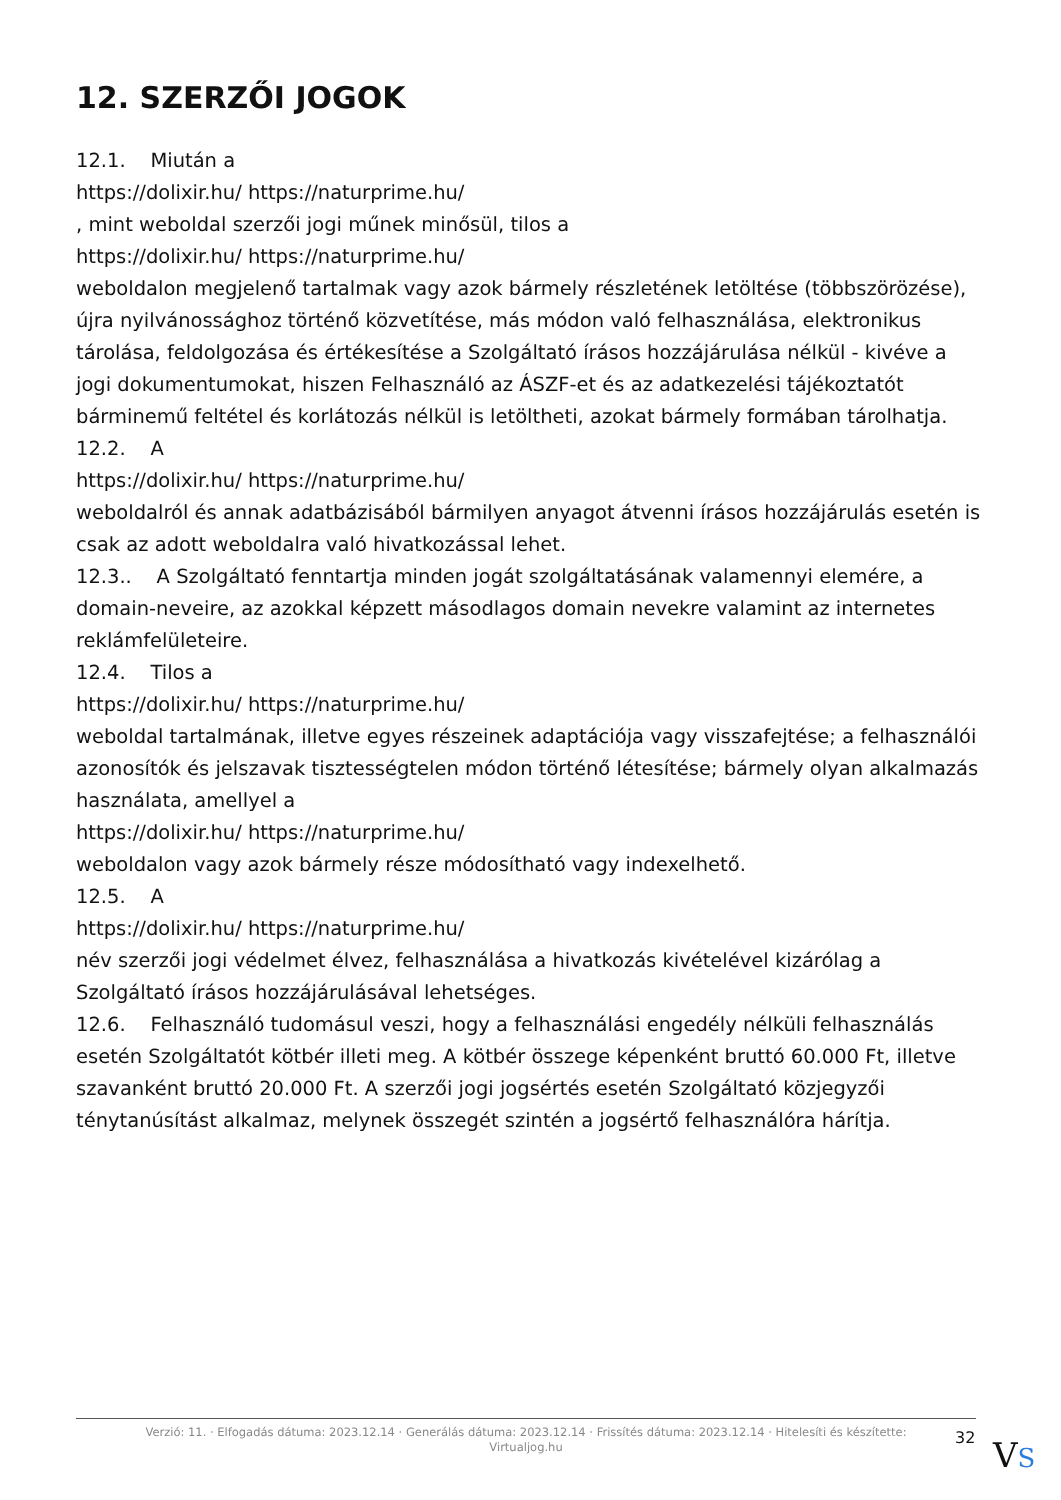12. SZERZŐI JOGOK
12.1. Miután a
https://dolixir.hu/ https://naturprime.hu/
, mint weboldal szerzői jogi műnek minősül, tilos a
https://dolixir.hu/ https://naturprime.hu/
weboldalon megjelenő tartalmak vagy azok bármely részletének letöltése (többszörözése), újra nyilvánossághoz történő közvetítése, más módon való felhasználása, elektronikus tárolása, feldolgozása és értékesítése a Szolgáltató írásos hozzájárulása nélkül - kivéve a jogi dokumentumokat, hiszen Felhasználó az ÁSZF-et és az adatkezelési tájékoztatót bárminemű feltétel és korlátozás nélkül is letöltheti, azokat bármely formában tárolhatja.
12.2. A
https://dolixir.hu/ https://naturprime.hu/
weboldalról és annak adatbázisából bármilyen anyagot átvenni írásos hozzájárulás esetén is csak az adott weboldalra való hivatkozással lehet.
12.3.. A Szolgáltató fenntartja minden jogát szolgáltatásának valamennyi elemére, a domain-neveire, az azokkal képzett másodlagos domain nevekre valamint az internetes reklámfelületeire.
12.4. Tilos a
https://dolixir.hu/ https://naturprime.hu/
weboldal tartalmának, illetve egyes részeinek adaptációja vagy visszafejtése; a felhasználói azonosítók és jelszavak tisztességtelen módon történő létesítése; bármely olyan alkalmazás használata, amellyel a
https://dolixir.hu/ https://naturprime.hu/
weboldalon vagy azok bármely része módosítható vagy indexelhető.
12.5. A
https://dolixir.hu/ https://naturprime.hu/
név szerzői jogi védelmet élvez, felhasználása a hivatkozás kivételével kizárólag a Szolgáltató írásos hozzájárulásával lehetséges.
12.6. Felhasználó tudomásul veszi, hogy a felhasználási engedély nélküli felhasználás esetén Szolgáltatót kötbér illeti meg. A kötbér összege képenként bruttó 60.000 Ft, illetve szavanként bruttó 20.000 Ft. A szerzői jogi jogsértés esetén Szolgáltató közjegyzői ténytanúsítást alkalmaz, melynek összegét szintén a jogsértő felhasználóra hárítja.
Verzió: 11. · Elfogadás dátuma: 2023.12.14 · Generálás dátuma: 2023.12.14 · Frissítés dátuma: 2023.12.14 · Hitelesíti és készítette:
Virtualjog.hu
32 VS